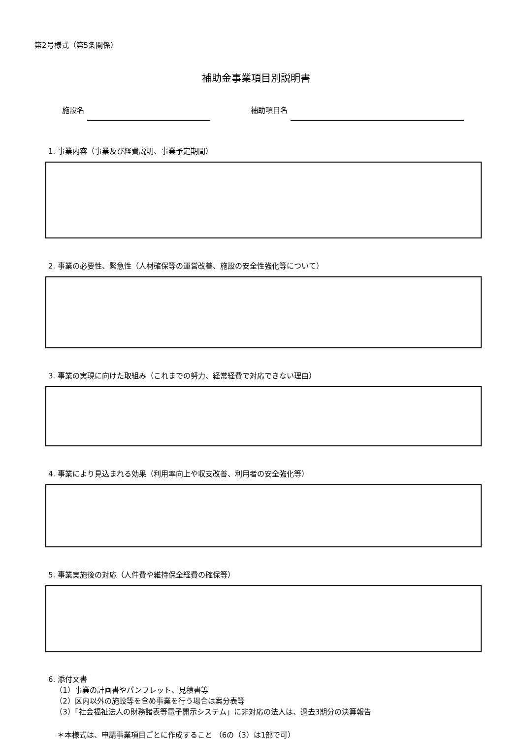第2号様式（第5条関係）
補助金事業項目別説明書
施設名
補助項目名
1. 事業内容（事業及び経費説明、事業予定期間）
2. 事業の必要性、緊急性（人材確保等の運営改善、施設の安全性強化等について）
3. 事業の実現に向けた取組み（これまでの努力、経常経費で対応できない理由）
4. 事業により見込まれる効果（利用率向上や収支改善、利用者の安全強化等）
5. 事業実施後の対応（人件費や維持保全経費の確保等）
6. 添付文書
（1）事業の計画書やパンフレット、見積書等
（2）区内以外の施設等を含め事業を行う場合は案分表等
（3）「社会福祉法人の財務諸表等電子開示システム」に非対応の法人は、過去3期分の決算報告
＊本様式は、申請事業項目ごとに作成すること （6の（3）は1部で可）